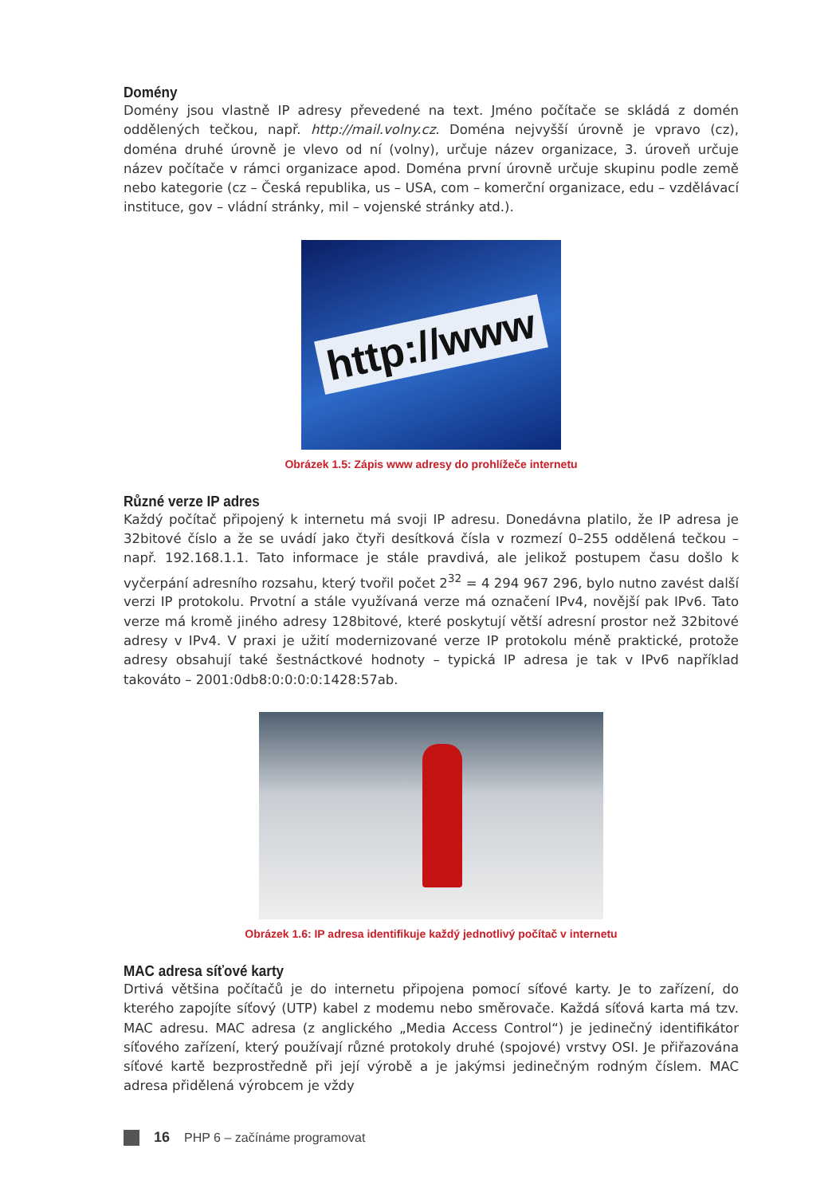Domény
Domény jsou vlastně IP adresy převedené na text. Jméno počítače se skládá z domén oddělených tečkou, např. http://mail.volny.cz. Doména nejvyšší úrovně je vpravo (cz), doména druhé úrovně je vlevo od ní (volny), určuje název organizace, 3. úroveň určuje název počítače v rámci organizace apod. Doména první úrovně určuje skupinu podle země nebo kategorie (cz – Česká republika, us – USA, com – komerční organizace, edu – vzdělávací instituce, gov – vládní stránky, mil – vojenské stránky atd.).
http://www
Obrázek 1.5: Zápis www adresy do prohlížeče internetu
Různé verze IP adres
Každý počítač připojený k internetu má svoji IP adresu. Donedávna platilo, že IP adresa je 32bitové číslo a že se uvádí jako čtyři desítková čísla v rozmezí 0–255 oddělená tečkou – např. 192.168.1.1. Tato informace je stále pravdivá, ale jelikož postupem času došlo k vyčerpání adresního rozsahu, který tvořil počet 2<sup>32</sup> = 4 294 967 296, bylo nutno zavést další verzi IP protokolu. Prvotní a stále využívaná verze má označení IPv4, novější pak IPv6. Tato verze má kromě jiného adresy 128bitové, které poskytují větší adresní prostor než 32bitové adresy v IPv4. V praxi je užití modernizované verze IP protokolu méně praktické, protože adresy obsahují také šestnáctkové hodnoty – typická IP adresa je tak v IPv6 například takováto – 2001:0db8:0:0:0:0:1428:57ab.
Obrázek 1.6: IP adresa identifikuje každý jednotlivý počítač v internetu
MAC adresa síťové karty
Drtivá většina počítačů je do internetu připojena pomocí síťové karty. Je to zařízení, do kterého zapojíte síťový (UTP) kabel z modemu nebo směrovače. Každá síťová karta má tzv. MAC adresu. MAC adresa (z anglického „Media Access Control“) je jedinečný identifikátor síťového zařízení, který používají různé protokoly druhé (spojové) vrstvy OSI. Je přiřazována síťové kartě bezprostředně při její výrobě a je jakýmsi jedinečným rodným číslem. MAC adresa přidělená výrobcem je vždy
16 PHP 6 – začínáme programovat